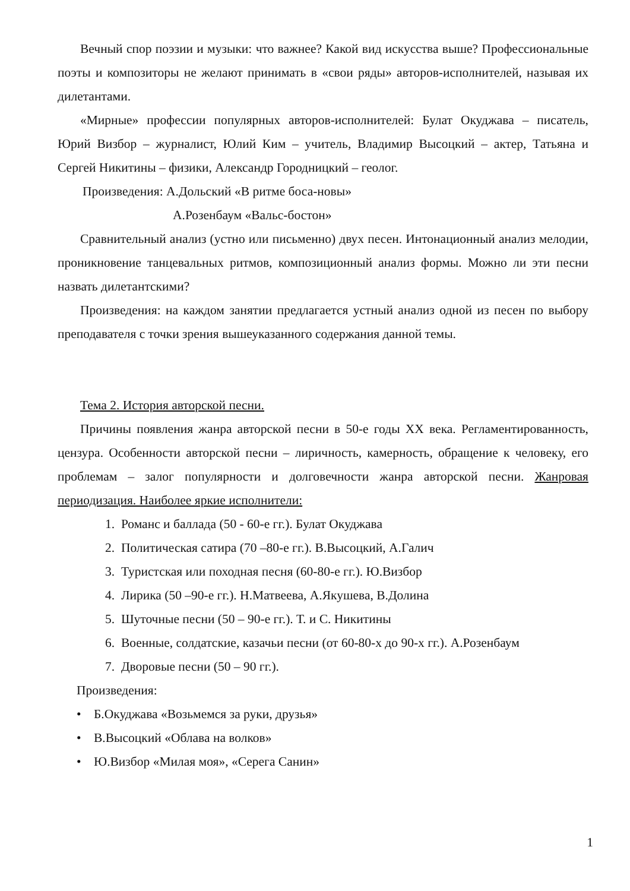Вечный спор поэзии и музыки: что важнее? Какой вид искусства выше? Профессиональные поэты и композиторы не желают принимать в «свои ряды» авторов-исполнителей, называя их дилетантами.
«Мирные» профессии популярных авторов-исполнителей: Булат Окуджава – писатель, Юрий Визбор – журналист, Юлий Ким – учитель, Владимир Высоцкий – актер, Татьяна и Сергей Никитины – физики, Александр Городницкий – геолог.
Произведения: А.Дольский «В ритме боса-новы»
А.Розенбаум «Вальс-бостон»
Сравнительный анализ (устно или письменно) двух песен. Интонационный анализ мелодии, проникновение танцевальных ритмов, композиционный анализ формы. Можно ли эти песни назвать дилетантскими?
Произведения: на каждом занятии предлагается устный анализ одной из песен по выбору преподавателя с точки зрения вышеуказанного содержания данной темы.
Тема 2. История авторской песни.
Причины появления жанра авторской песни в 50-е годы XX века. Регламентированность, цензура. Особенности авторской песни – лиричность, камерность, обращение к человеку, его проблемам – залог популярности и долговечности жанра авторской песни. Жанровая периодизация. Наиболее яркие исполнители:
1. Романс и баллада (50 - 60-е гг.). Булат Окуджава
2. Политическая сатира (70 –80-е гг.). В.Высоцкий, А.Галич
3. Туристская или походная песня (60-80-е гг.). Ю.Визбор
4. Лирика (50 –90-е гг.). Н.Матвеева, А.Якушева, В.Долина
5. Шуточные песни (50 – 90-е гг.). Т. и С. Никитины
6. Военные, солдатские, казачьи песни (от 60-80-х до 90-х гг.). А.Розенбаум
7. Дворовые песни (50 – 90 гг.).
Произведения:
• Б.Окуджава «Возьмемся за руки, друзья»
• В.Высоцкий «Облава на волков»
• Ю.Визбор «Милая моя», «Серега Санин»
1